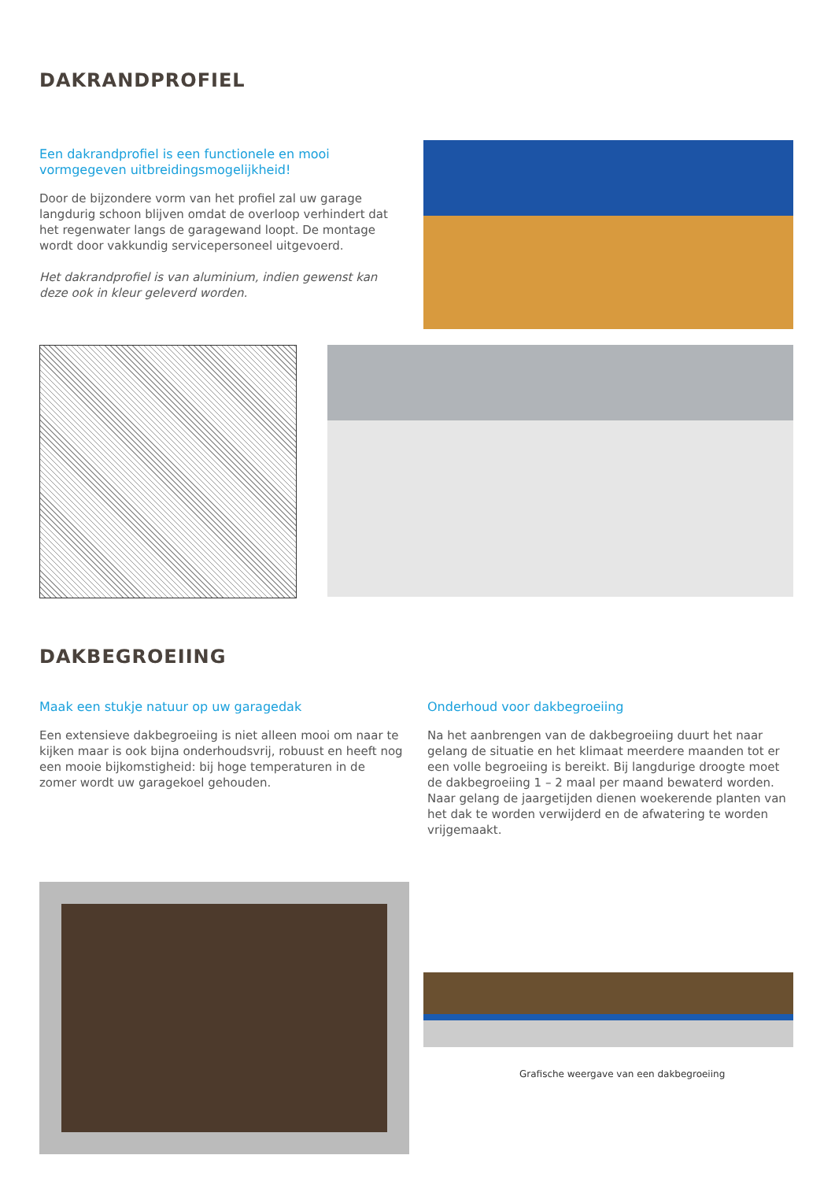DAKRANDPROFIEL
Een dakrandprofiel is een functionele en mooi vormgegeven uitbreidingsmogelijkheid!
Door de bijzondere vorm van het profiel zal uw garage langdurig schoon blijven omdat de overloop verhindert dat het regenwater langs de garagewand loopt. De montage wordt door vakkundig servicepersoneel uitgevoerd.
Het dakrandprofiel is van aluminium, indien gewenst kan deze ook in kleur geleverd worden.
DAKBEGROEIING
Maak een stukje natuur op uw garagedak
Een extensieve dakbegroeiing is niet alleen mooi om naar te kijken maar is ook bijna onderhoudsvrij, robuust en heeft nog een mooie bijkomstigheid: bij hoge temperaturen in de zomer wordt uw gara­gekoel gehouden.
Onderhoud voor dakbegroeiing
Na het aanbrengen van de dakbegroeiing duurt het naar gelang de situatie en het klimaat meerdere maanden tot er een volle be­groeiing is bereikt. Bij langdurige droogte moet de dakbegroeiing 1 – 2 maal per maand bewaterd worden. Naar gelang de jaargetij­den dienen woekerende planten van het dak te worden verwij­derd en de afwatering te worden vrijgemaakt.
Grafische weergave van een dakbegroeiing